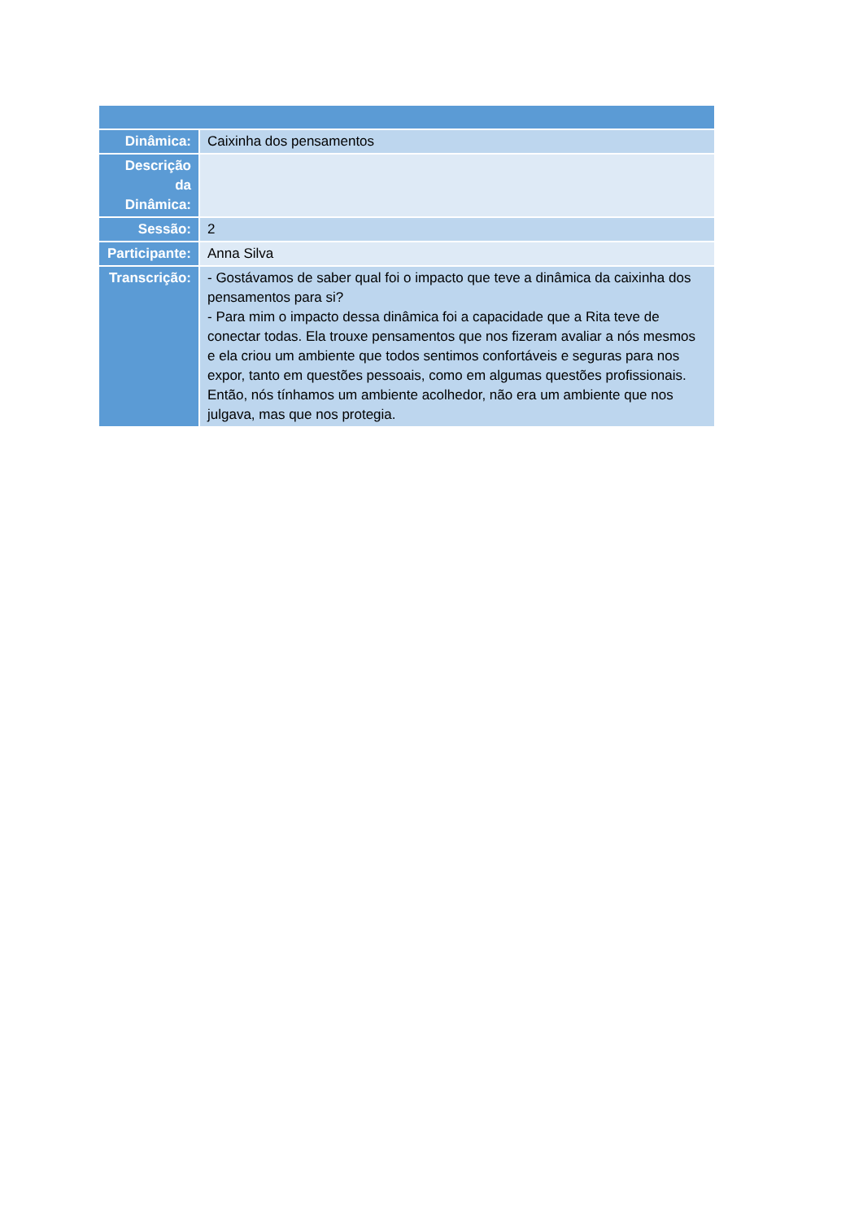| Dinâmica: | Caixinha dos pensamentos |
| Descrição da Dinâmica: | |
| Sessão: | 2 |
| Participante: | Anna Silva |
| Transcrição: | - Gostávamos de saber qual foi o impacto que teve a dinâmica da caixinha dos pensamentos para si? - Para mim o impacto dessa dinâmica foi a capacidade que a Rita teve de conectar todas. Ela trouxe pensamentos que nos fizeram avaliar a nós mesmos e ela criou um ambiente que todos sentimos confortáveis e seguras para nos expor, tanto em questões pessoais, como em algumas questões profissionais. Então, nós tínhamos um ambiente acolhedor, não era um ambiente que nos julgava, mas que nos protegia. |